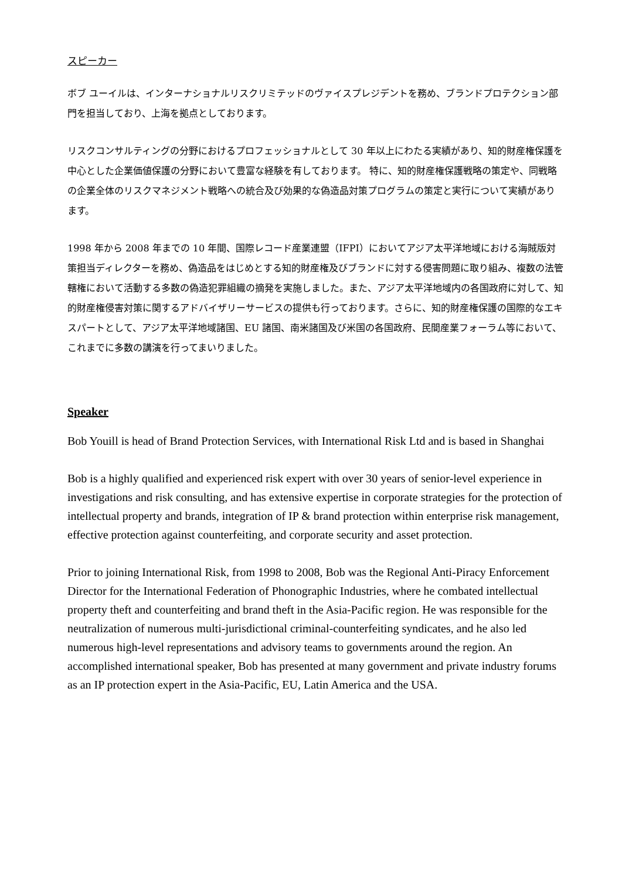スピーカー
ボブ ユーイルは、インターナショナルリスクリミテッドのヴァイスプレジデントを務め、ブランドプロテクション部門を担当しており、上海を拠点としております。
リスクコンサルティングの分野におけるプロフェッショナルとして 30 年以上にわたる実績があり、知的財産権保護を中心とした企業価値保護の分野において豊富な経験を有しております。 特に、知的財産権保護戦略の策定や、同戦略の企業全体のリスクマネジメント戦略への統合及び効果的な偽造品対策プログラムの策定と実行について実績があります。
1998 年から 2008 年までの 10 年間、国際レコード産業連盟（IFPI）においてアジア太平洋地域における海賊版対策担当ディレクターを務め、偽造品をはじめとする知的財産権及びブランドに対する侵害問題に取り組み、複数の法管轄権において活動する多数の偽造犯罪組織の摘発を実施しました。また、アジア太平洋地域内の各国政府に対して、知的財産権侵害対策に関するアドバイザリーサービスの提供も行っております。さらに、知的財産権保護の国際的なエキスパートとして、アジア太平洋地域諸国、EU 諸国、南米諸国及び米国の各国政府、民間産業フォーラム等において、これまでに多数の講演を行ってまいりました。
Speaker
Bob Youill is head of Brand Protection Services, with International Risk Ltd and is based in Shanghai
Bob is a highly qualified and experienced risk expert with over 30 years of senior-level experience in investigations and risk consulting, and has extensive expertise in corporate strategies for the protection of intellectual property and brands, integration of IP & brand protection within enterprise risk management, effective protection against counterfeiting, and corporate security and asset protection.
Prior to joining International Risk, from 1998 to 2008, Bob was the Regional Anti-Piracy Enforcement Director for the International Federation of Phonographic Industries, where he combated intellectual property theft and counterfeiting and brand theft in the Asia-Pacific region. He was responsible for the neutralization of numerous multi-jurisdictional criminal-counterfeiting syndicates, and he also led numerous high-level representations and advisory teams to governments around the region. An accomplished international speaker, Bob has presented at many government and private industry forums as an IP protection expert in the Asia-Pacific, EU, Latin America and the USA.